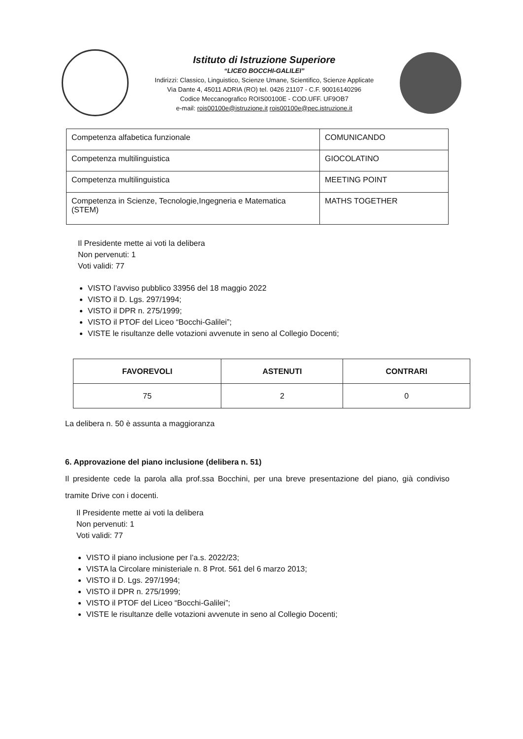Istituto di Istruzione Superiore
“LICEO BOCCHI-GALILEI”
Indirizzi: Classico, Linguistico, Scienze Umane, Scientifico, Scienze Applicate
Via Dante 4, 45011 ADRIA (RO) tel. 0426 21107 - C.F. 90016140296
Codice Meccanografico ROIS00100E - COD.UFF. UF9OB7
e-mail: rois00100e@istruzione.it rois00100e@pec.istruzione.it
| Competenza alfabetica funzionale | COMUNICANDO |
| Competenza multilinguistica | GIOCOLATINO |
| Competenza multilinguistica | MEETING POINT |
| Competenza in Scienze, Tecnologie,Ingegneria e Matematica (STEM) | MATHS TOGETHER |
Il Presidente mette ai voti la delibera
Non pervenuti: 1
Voti validi: 77
VISTO l’avviso pubblico 33956 del 18 maggio 2022
VISTO il D. Lgs. 297/1994;
VISTO il DPR n. 275/1999;
VISTO il PTOF del Liceo “Bocchi-Galilei”;
VISTE le risultanze delle votazioni avvenute in seno al Collegio Docenti;
| FAVOREVOLI | ASTENUTI | CONTRARI |
| --- | --- | --- |
| 75 | 2 | 0 |
La delibera n. 50 è assunta a maggioranza
6. Approvazione del piano inclusione (delibera n. 51)
Il presidente cede la parola alla prof.ssa Bocchini, per una breve presentazione del piano, già condiviso tramite Drive con i docenti.
Il Presidente mette ai voti la delibera
Non pervenuti: 1
Voti validi: 77
VISTO il piano inclusione per l’a.s. 2022/23;
VISTA la Circolare ministeriale n. 8 Prot. 561 del 6 marzo 2013;
VISTO il D. Lgs. 297/1994;
VISTO il DPR n. 275/1999;
VISTO il PTOF del Liceo “Bocchi-Galilei”;
VISTE le risultanze delle votazioni avvenute in seno al Collegio Docenti;